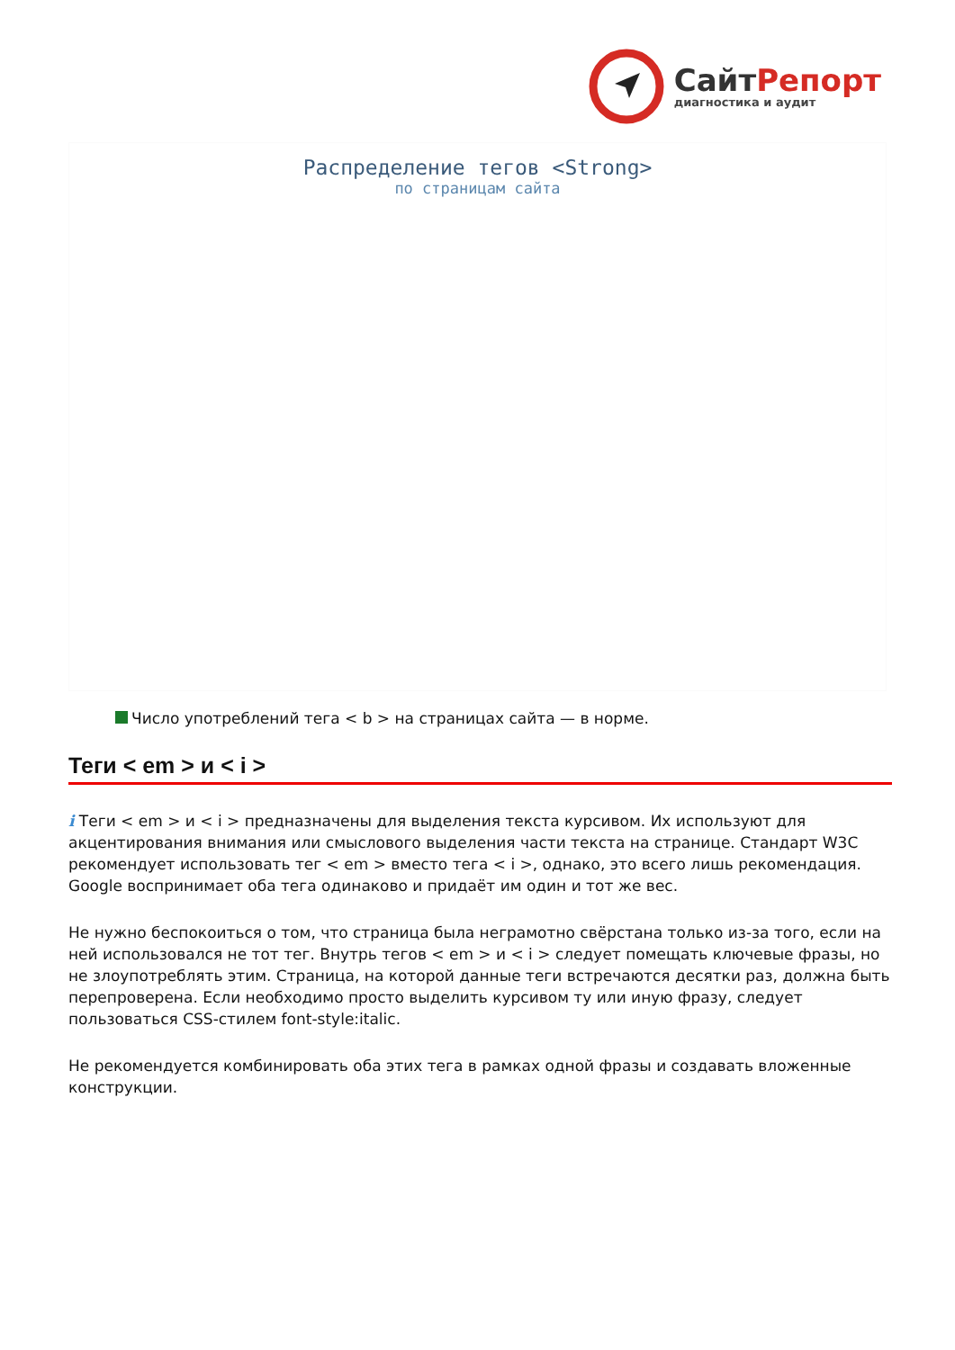СайтРепорт
диагностика и аудит
Распределение тегов <Strong>
по страницам сайта
Число употреблений тега < b > на страницах сайта — в норме.
Теги < em > и < i >
i Теги < em > и < i > предназначены для выделения текста курсивом. Их используют для акцентирования внимания или смыслового выделения части текста на странице. Стандарт W3C рекомендует использовать тег < em > вместо тега < i >, однако, это всего лишь рекомендация. Google воспринимает оба тега одинаково и придаёт им один и тот же вес.
Не нужно беспокоиться о том, что страница была неграмотно свёрстана только из-за того, если на ней использовался не тот тег. Внутрь тегов < em > и < i > следует помещать ключевые фразы, но не злоупотреблять этим. Страница, на которой данные теги встречаются десятки раз, должна быть перепроверена. Если необходимо просто выделить курсивом ту или иную фразу, следует пользоваться CSS-стилем font-style:italic.
Не рекомендуется комбинировать оба этих тега в рамках одной фразы и создавать вложенные конструкции.